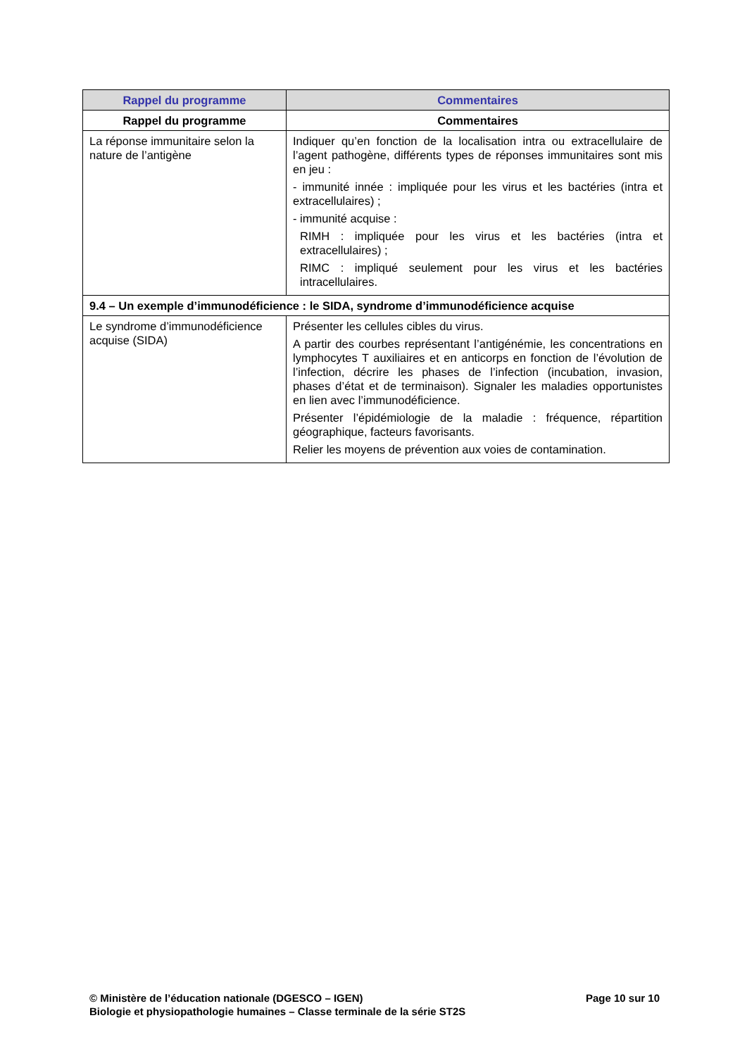| Rappel du programme | Commentaires |
| --- | --- |
| Rappel du programme | Commentaires |
| La réponse immunitaire selon la nature de l’antigène | Indiquer qu’en fonction de la localisation intra ou extracellulaire de l’agent pathogène, différents types de réponses immunitaires sont mis en jeu : - immunité innée : impliquée pour les virus et les bactéries (intra et extracellulaires) ; - immunité acquise : RIMH : impliquée pour les virus et les bactéries (intra et extracellulaires) ; RIMC : impliqué seulement pour les virus et les bactéries intracellulaires. |
| 9.4 – Un exemple d’immunodéficience : le SIDA, syndrome d’immunodéficience acquise | |
| Le syndrome d’immunodéficience acquise (SIDA) | Présenter les cellules cibles du virus. A partir des courbes représentant l’antigénémie, les concentrations en lymphocytes T auxiliaires et en anticorps en fonction de l’évolution de l’infection, décrire les phases de l’infection (incubation, invasion, phases d’état et de terminaison). Signaler les maladies opportunistes en lien avec l’immunodéficience. Présenter l’épidémiologie de la maladie : fréquence, répartition géographique, facteurs favorisants. Relier les moyens de prévention aux voies de contamination. |
© Ministère de l’éducation nationale (DGESCO – IGEN)
Biologie et physiopathologie humaines – Classe terminale de la série ST2S
Page 10 sur 10